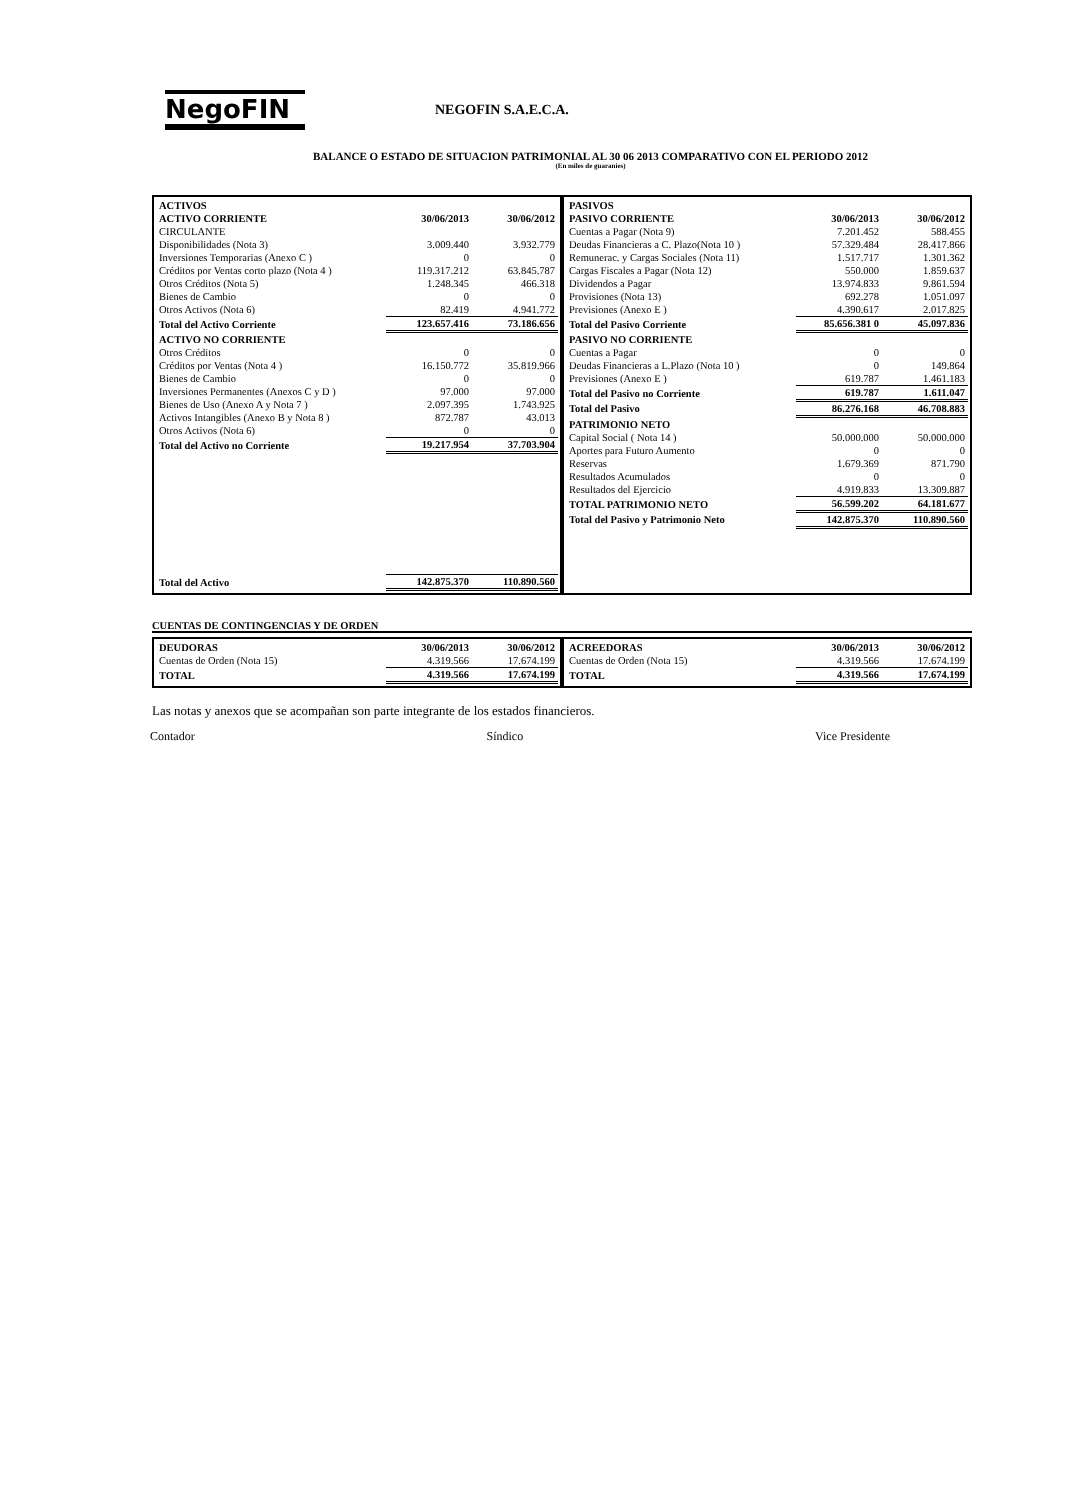NegoFIN
NEGOFIN S.A.E.C.A.
BALANCE O ESTADO DE SITUACION PATRIMONIAL AL 30 06 2013 COMPARATIVO CON EL PERIODO 2012
(En miles de guaraníes)
| ACTIVOS | | |
| --- | --- | --- |
| ACTIVO CORRIENTE | 30/06/2013 | 30/06/2012 |
| CIRCULANTE | | |
| Disponibilidades (Nota 3) | 3.009.440 | 3.932.779 |
| Inversiones Temporarias (Anexo C ) | 0 | 0 |
| Créditos por Ventas corto plazo (Nota 4 ) | 119.317.212 | 63.845.787 |
| Otros Créditos (Nota 5) | 1.248.345 | 466.318 |
| Bienes de Cambio | 0 | 0 |
| Otros Activos (Nota 6) | 82.419 | 4.941.772 |
| Total del Activo Corriente | 123.657.416 | 73.186.656 |
| ACTIVO NO CORRIENTE | | |
| Otros Créditos | 0 | 0 |
| Créditos por Ventas (Nota 4 ) | 16.150.772 | 35.819.966 |
| Bienes de Cambio | 0 | 0 |
| Inversiones Permanentes (Anexos C y D ) | 97.000 | 97.000 |
| Bienes de Uso (Anexo A y Nota 7 ) | 2.097.395 | 1.743.925 |
| Activos Intangibles (Anexo B y Nota 8 ) | 872.787 | 43.013 |
| Otros Activos (Nota 6) | 0 | 0 |
| Total del Activo no Corriente | 19.217.954 | 37.703.904 |
| Total del Activo | 142.875.370 | 110.890.560 |
| PASIVOS | | |
| --- | --- | --- |
| PASIVO CORRIENTE | 30/06/2013 | 30/06/2012 |
| Cuentas a Pagar (Nota 9) | 7.201.452 | 588.455 |
| Deudas Financieras a C. Plazo(Nota 10 ) | 57.329.484 | 28.417.866 |
| Remunerac. y Cargas Sociales (Nota 11) | 1.517.717 | 1.301.362 |
| Cargas Fiscales a Pagar (Nota 12) | 550.000 | 1.859.637 |
| Dividendos a Pagar | 13.974.833 | 9.861.594 |
| Provisiones (Nota 13) | 692.278 | 1.051.097 |
| Previsiones (Anexo E ) | 4.390.617 | 2.017.825 |
| Total del Pasivo Corriente | 85.656.381 0 | 45.097.836 |
| PASIVO NO CORRIENTE | | |
| Cuentas a Pagar | 0 | 0 |
| Deudas Financieras a L.Plazo (Nota 10 ) | 0 | 149.864 |
| Previsiones (Anexo E ) | 619.787 | 1.461.183 |
| Total del Pasivo no Corriente | 619.787 | 1.611.047 |
| Total del Pasivo | 86.276.168 | 46.708.883 |
| PATRIMONIO NETO | | |
| Capital Social ( Nota 14 ) | 50.000.000 | 50.000.000 |
| Aportes para Futuro Aumento | 0 | 0 |
| Reservas | 1.679.369 | 871.790 |
| Resultados Acumulados | 0 | 0 |
| Resultados del Ejercicio | 4.919.833 | 13.309.887 |
| TOTAL PATRIMONIO NETO | 56.599.202 | 64.181.677 |
| Total del Pasivo y Patrimonio Neto | 142.875.370 | 110.890.560 |
CUENTAS DE CONTINGENCIAS Y DE ORDEN
| DEUDORAS | 30/06/2013 | 30/06/2012 |
| --- | --- | --- |
| Cuentas de Orden (Nota 15) | 4.319.566 | 17.674.199 |
| TOTAL | 4.319.566 | 17.674.199 |
| ACREEDORAS | 30/06/2013 | 30/06/2012 |
| --- | --- | --- |
| Cuentas de Orden (Nota 15) | 4.319.566 | 17.674.199 |
| TOTAL | 4.319.566 | 17.674.199 |
Las notas y anexos que se acompañan son parte integrante de los estados financieros.
Contador Síndico Vice Presidente